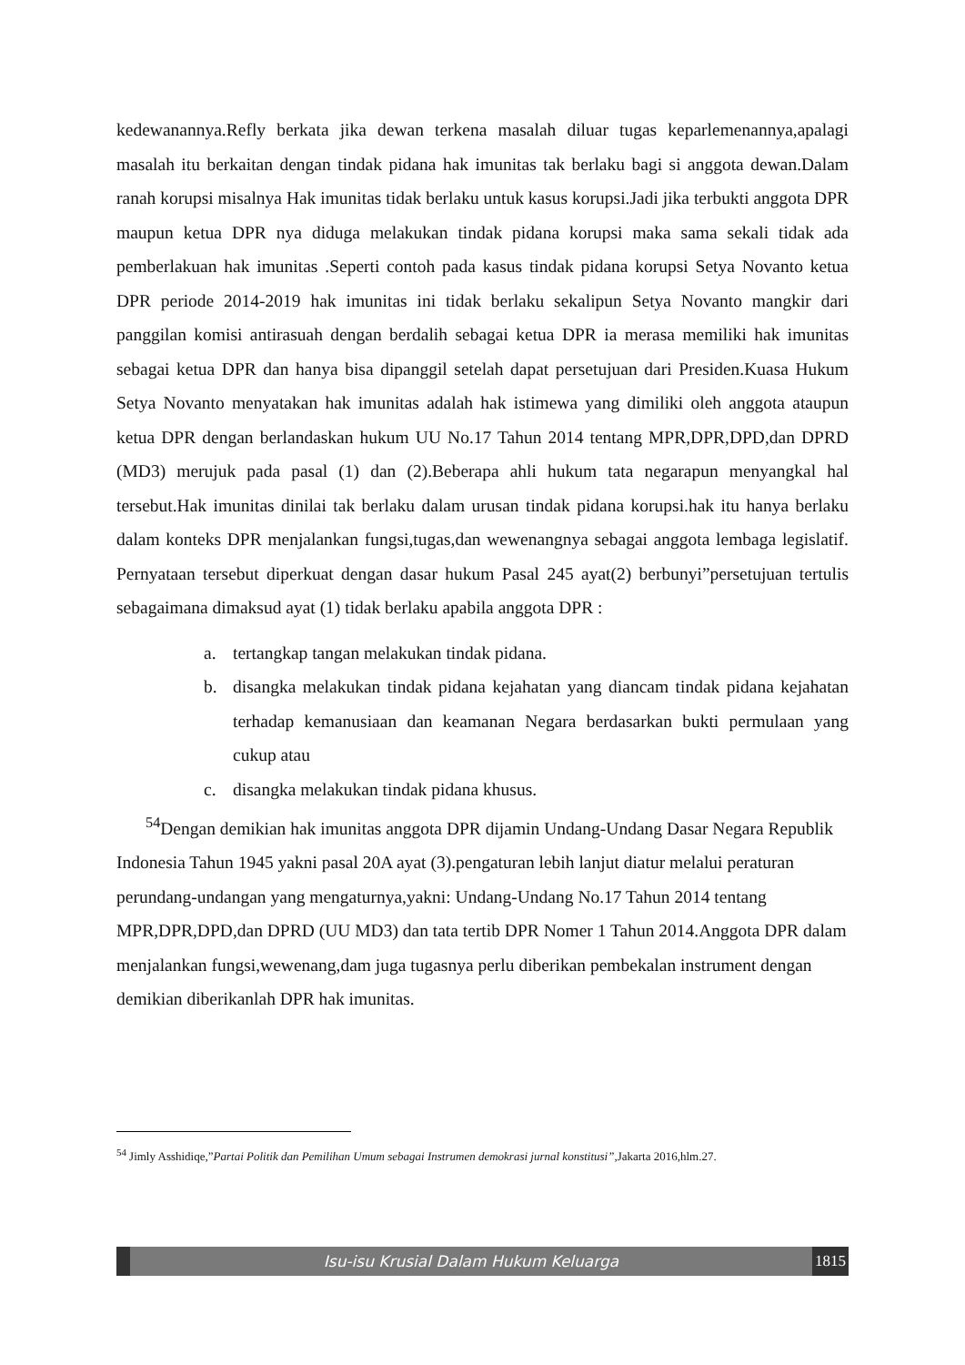kedewanannya.Refly berkata jika dewan terkena masalah diluar tugas keparlemenannya,apalagi masalah itu berkaitan dengan tindak pidana hak imunitas tak berlaku bagi si anggota dewan.Dalam ranah korupsi misalnya Hak imunitas tidak berlaku untuk kasus korupsi.Jadi jika terbukti anggota DPR maupun ketua DPR nya diduga melakukan tindak pidana korupsi maka sama sekali tidak ada pemberlakuan hak imunitas .Seperti contoh pada kasus tindak pidana korupsi Setya Novanto ketua DPR periode 2014-2019 hak imunitas ini tidak berlaku sekalipun Setya Novanto mangkir dari panggilan komisi antirasuah dengan berdalih sebagai ketua DPR ia merasa memiliki hak imunitas sebagai ketua DPR dan hanya bisa dipanggil setelah dapat persetujuan dari Presiden.Kuasa Hukum Setya Novanto menyatakan hak imunitas adalah hak istimewa yang dimiliki oleh anggota ataupun ketua DPR dengan berlandaskan hukum UU No.17 Tahun 2014 tentang MPR,DPR,DPD,dan DPRD (MD3) merujuk pada pasal (1) dan (2).Beberapa ahli hukum tata negarapun menyangkal hal tersebut.Hak imunitas dinilai tak berlaku dalam urusan tindak pidana korupsi.hak itu hanya berlaku dalam konteks DPR menjalankan fungsi,tugas,dan wewenangnya sebagai anggota lembaga legislatif. Pernyataan tersebut diperkuat dengan dasar hukum Pasal 245 ayat(2) berbunyi”persetujuan tertulis sebagaimana dimaksud ayat (1) tidak berlaku apabila anggota DPR :
a. tertangkap tangan melakukan tindak pidana.
b. disangka melakukan tindak pidana kejahatan yang diancam tindak pidana kejahatan terhadap kemanusiaan dan keamanan Negara berdasarkan bukti permulaan yang cukup atau
c. disangka melakukan tindak pidana khusus.
<sup>54</sup> Dengan demikian hak imunitas anggota DPR dijamin Undang-Undang Dasar Negara Republik Indonesia Tahun 1945 yakni pasal 20A ayat (3).pengaturan lebih lanjut diatur melalui peraturan perundang-undangan yang mengaturnya,yakni: Undang-Undang No.17 Tahun 2014 tentang MPR,DPR,DPD,dan DPRD (UU MD3) dan tata tertib DPR Nomer 1 Tahun 2014.Anggota DPR dalam menjalankan fungsi,wewenang,dam juga tugasnya perlu diberikan pembekalan instrument dengan demikian diberikanlah DPR hak imunitas.
<sup>54</sup> Jimly Asshidiqe,”Partai Politik dan Pemilihan Umum sebagai Instrumen demokrasi jurnal konstitusi”,Jakarta 2016,hlm.27.
Isu-isu Krusial Dalam Hukum Keluarga
1815